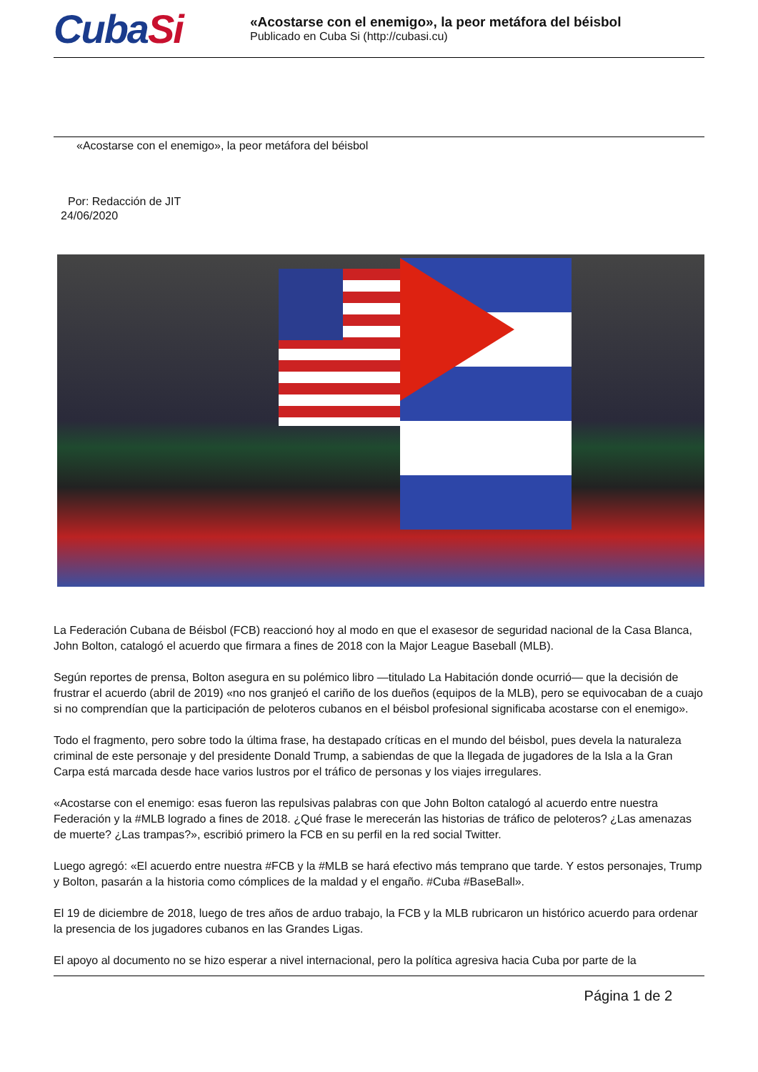CubaSi
«Acostarse con el enemigo», la peor metáfora del béisbol
Publicado en Cuba Si (http://cubasi.cu)
«Acostarse con el enemigo», la peor metáfora del béisbol
Por: Redacción de JIT
24/06/2020
La Federación Cubana de Béisbol (FCB) reaccionó hoy al modo en que el exasesor de seguridad nacional de la Casa Blanca, John Bolton, catalogó el acuerdo que firmara a fines de 2018 con la Major League Baseball (MLB).
Según reportes de prensa, Bolton asegura en su polémico libro —titulado La Habitación donde ocurrió— que la decisión de frustrar el acuerdo (abril de 2019) «no nos granjeó el cariño de los dueños (equipos de la MLB), pero se equivocaban de a cuajo si no comprendían que la participación de peloteros cubanos en el béisbol profesional significaba acostarse con el enemigo».
Todo el fragmento, pero sobre todo la última frase, ha destapado críticas en el mundo del béisbol, pues devela la naturaleza criminal de este personaje y del presidente Donald Trump, a sabiendas de que la llegada de jugadores de la Isla a la Gran Carpa está marcada desde hace varios lustros por el tráfico de personas y los viajes irregulares.
«Acostarse con el enemigo: esas fueron las repulsivas palabras con que John Bolton catalogó al acuerdo entre nuestra Federación y la #MLB logrado a fines de 2018. ¿Qué frase le merecerán las historias de tráfico de peloteros? ¿Las amenazas de muerte? ¿Las trampas?», escribió primero la FCB en su perfil en la red social Twitter.
Luego agregó: «El acuerdo entre nuestra #FCB y la #MLB se hará efectivo más temprano que tarde. Y estos personajes, Trump y Bolton, pasarán a la historia como cómplices de la maldad y el engaño. #Cuba #BaseBall».
El 19 de diciembre de 2018, luego de tres años de arduo trabajo, la FCB y la MLB rubricaron un histórico acuerdo para ordenar la presencia de los jugadores cubanos en las Grandes Ligas.
El apoyo al documento no se hizo esperar a nivel internacional, pero la política agresiva hacia Cuba por parte de la
Página 1 de 2